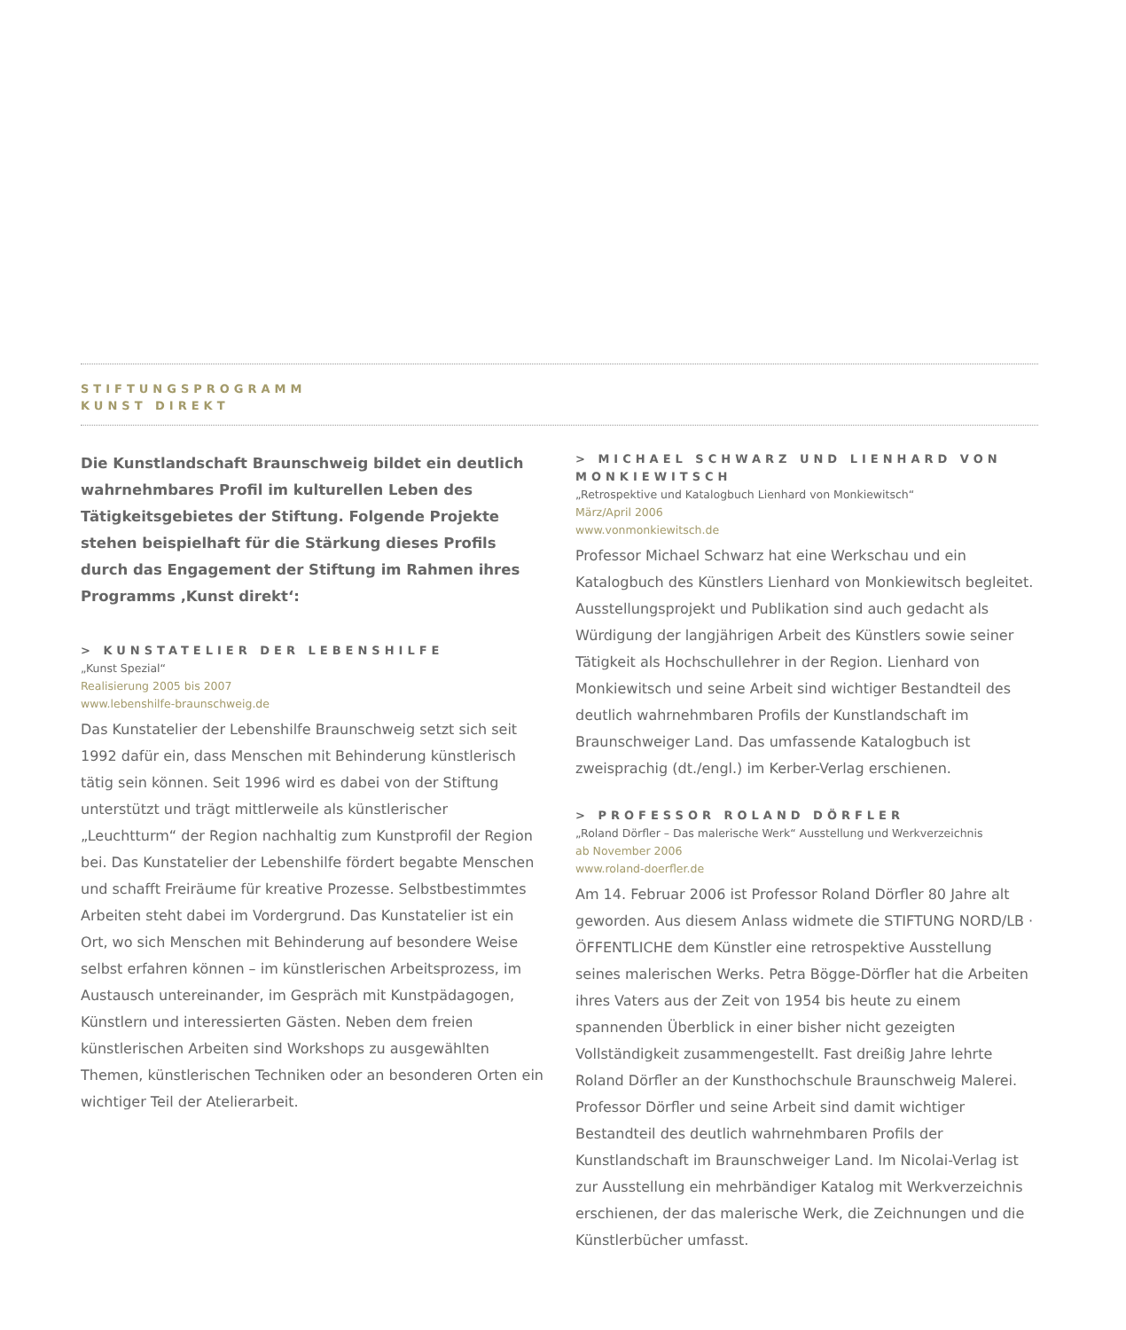STIFTUNGSPROGRAMM
KUNST DIREKT
Die Kunstlandschaft Braunschweig bildet ein deutlich wahrnehmbares Profil im kulturellen Leben des Tätigkeitsgebietes der Stiftung. Folgende Projekte stehen beispielhaft für die Stärkung dieses Profils durch das Engagement der Stiftung im Rahmen ihres Programms ‚Kunst direkt‘:
> KUNSTATELIER DER LEBENSHILFE
„Kunst Spezial“
Realisierung 2005 bis 2007
www.lebenshilfe-braunschweig.de
Das Kunstatelier der Lebenshilfe Braunschweig setzt sich seit 1992 dafür ein, dass Menschen mit Behinderung künstlerisch tätig sein können. Seit 1996 wird es dabei von der Stiftung unterstützt und trägt mittlerweile als künstlerischer „Leuchtturm“ der Region nachhaltig zum Kunstprofil der Region bei. Das Kunstatelier der Lebenshilfe fördert begabte Menschen und schafft Freiräume für kreative Prozesse. Selbstbestimmtes Arbeiten steht dabei im Vordergrund. Das Kunstatelier ist ein Ort, wo sich Menschen mit Behinderung auf besondere Weise selbst erfahren können – im künstlerischen Arbeitsprozess, im Austausch untereinander, im Gespräch mit Kunstpädagogen, Künstlern und interessierten Gästen. Neben dem freien künstlerischen Arbeiten sind Workshops zu ausgewählten Themen, künstlerischen Techniken oder an besonderen Orten ein wichtiger Teil der Atelierarbeit.
> MICHAEL SCHWARZ UND LIENHARD VON MONKIEWITSCH
„Retrospektive und Katalogbuch Lienhard von Monkiewitsch“
März/April 2006
www.vonmonkiewitsch.de
Professor Michael Schwarz hat eine Werkschau und ein Katalogbuch des Künstlers Lienhard von Monkiewitsch begleitet. Ausstellungsprojekt und Publikation sind auch gedacht als Würdigung der langjährigen Arbeit des Künstlers sowie seiner Tätigkeit als Hochschullehrer in der Region. Lienhard von Monkiewitsch und seine Arbeit sind wichtiger Bestandteil des deutlich wahrnehmbaren Profils der Kunstlandschaft im Braunschweiger Land. Das umfassende Katalogbuch ist zweisprachig (dt./engl.) im Kerber-Verlag erschienen.
> PROFESSOR ROLAND DÖRFLER
„Roland Dörfler – Das malerische Werk“ Ausstellung und Werkverzeichnis
ab November 2006
www.roland-doerfler.de
Am 14. Februar 2006 ist Professor Roland Dörfler 80 Jahre alt geworden. Aus diesem Anlass widmete die STIFTUNG NORD/LB · ÖFFENTLICHE dem Künstler eine retrospektive Ausstellung seines malerischen Werks. Petra Bögge-Dörfler hat die Arbeiten ihres Vaters aus der Zeit von 1954 bis heute zu einem spannenden Überblick in einer bisher nicht gezeigten Vollständigkeit zusammengestellt. Fast dreißig Jahre lehrte Roland Dörfler an der Kunsthochschule Braunschweig Malerei. Professor Dörfler und seine Arbeit sind damit wichtiger Bestandteil des deutlich wahrnehmbaren Profils der Kunstlandschaft im Braunschweiger Land. Im Nicolai-Verlag ist zur Ausstellung ein mehrbändiger Katalog mit Werkverzeichnis erschienen, der das malerische Werk, die Zeichnungen und die Künstlerbücher umfasst.